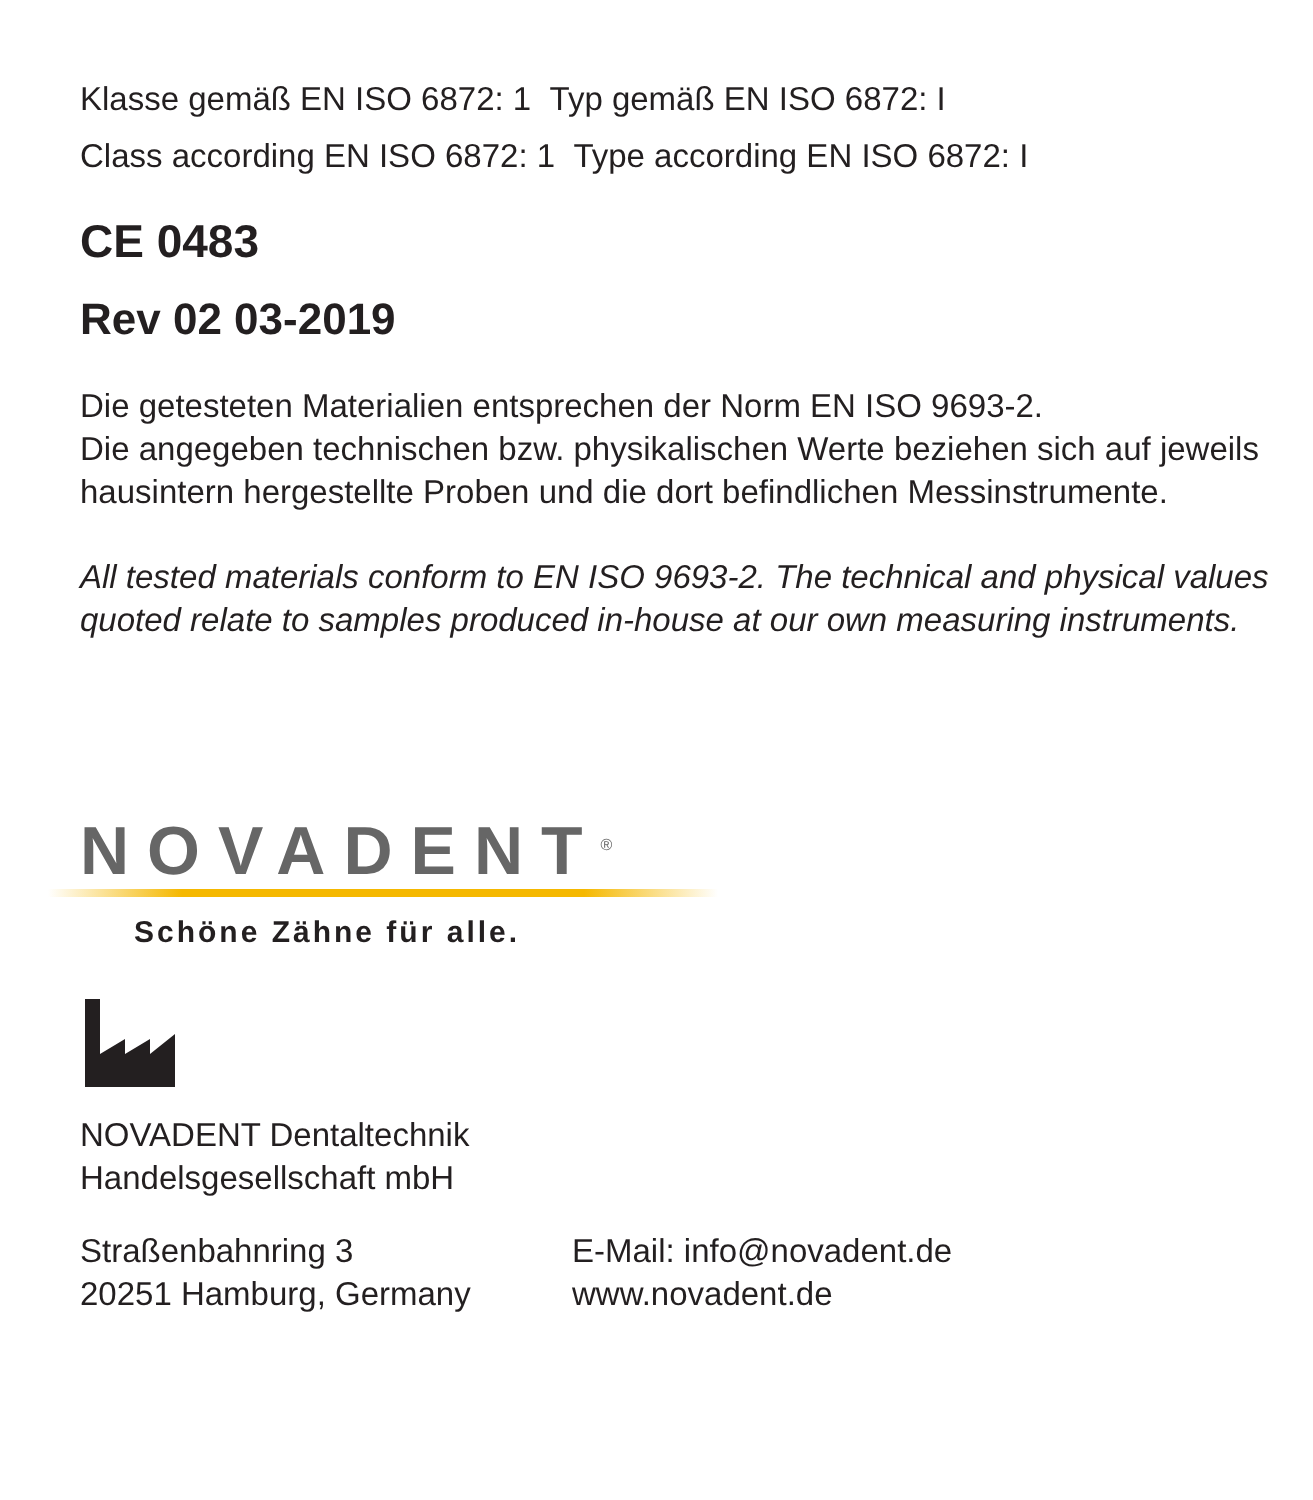Klasse gemäß EN ISO 6872: 1 Typ gemäß EN ISO 6872: I
Class according EN ISO 6872: 1 Type according EN ISO 6872: I
CE 0483
Rev 02 03-2019
Die getesteten Materialien entsprechen der Norm EN ISO 9693-2.
Die angegeben technischen bzw. physikalischen Werte beziehen sich auf jeweils hausintern hergestellte Proben und die dort befindlichen Messinstrumente.
All tested materials conform to EN ISO 9693-2. The technical and physical values quoted relate to samples produced in-house at our own measuring instruments.
NOVADENT<sup>®</sup>
Schöne Zähne für alle.
NOVADENT Dentaltechnik
Handelsgesellschaft mbH
Straßenbahnring 3
20251 Hamburg, Germany
E-Mail: info@novadent.de
www.novadent.de